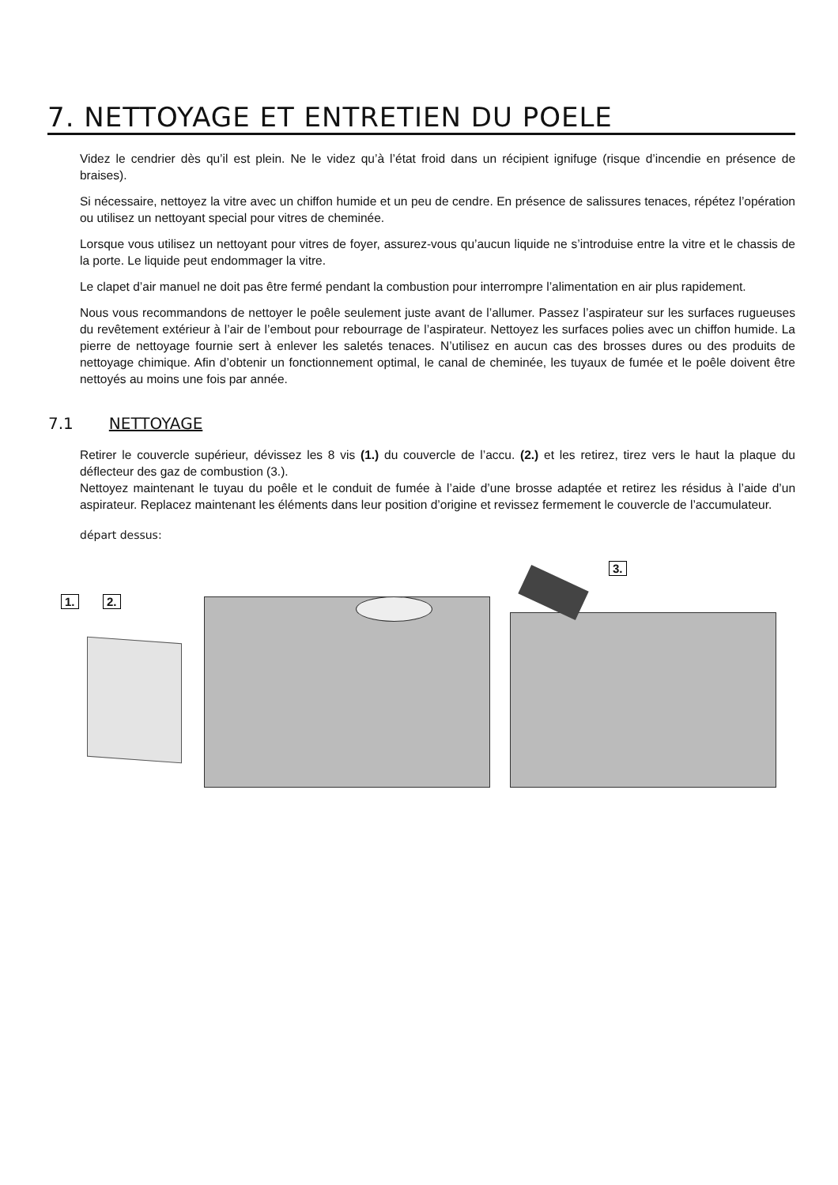7. NETTOYAGE ET ENTRETIEN DU POELE
Videz le cendrier dès qu’il est plein. Ne le videz qu’à l’état froid dans un récipient ignifuge (risque d’incendie en présence de braises).
Si nécessaire, nettoyez la vitre avec un chiffon humide et un peu de cendre. En présence de salissures tenaces, répétez l’opération ou utilisez un nettoyant special pour vitres de cheminée.
Lorsque vous utilisez un nettoyant pour vitres de foyer, assurez-vous qu’aucun liquide ne s’introduise entre la vitre et le chassis de la porte. Le liquide peut endommager la vitre.
Le clapet d’air manuel ne doit pas être fermé pendant la combustion pour interrompre l’alimentation en air plus rapidement.
Nous vous recommandons de nettoyer le poêle seulement juste avant de l’allumer. Passez l’aspirateur sur les surfaces rugueuses du revêtement extérieur à l’air de l’embout pour rebourrage de l’aspirateur. Nettoyez les surfaces polies avec un chiffon humide. La pierre de nettoyage fournie sert à enlever les saletés tenaces. N’utilisez en aucun cas des brosses dures ou des produits de nettoyage chimique. Afin d’obtenir un fonctionnement optimal, le canal de cheminée, les tuyaux de fumée et le poêle doivent être nettoyés au moins une fois par année.
7.1 NETTOYAGE
Retirer le couvercle supérieur, dévissez les 8 vis (1.) du couvercle de l’accu. (2.) et les retirez, tirez vers le haut la plaque du déflecteur des gaz de combustion (3.).
Nettoyez maintenant le tuyau du poêle et le conduit de fumée à l’aide d’une brosse adaptée et retirez les résidus à l’aide d’un aspirateur. Replacez maintenant les éléments dans leur position d’origine et revissez fermement le couvercle de l’accumulateur.
départ dessus:
1. 2.
3.